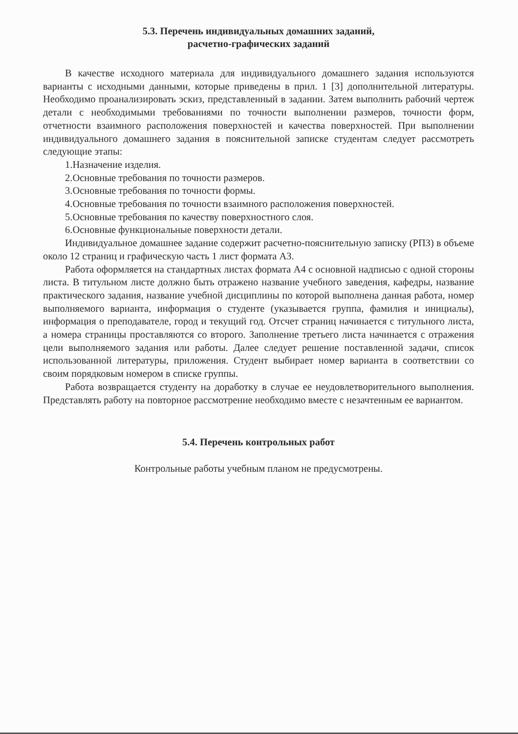5.3. Перечень индивидуальных домашних заданий,
расчетно-графических заданий
В качестве исходного материала для индивидуального домашнего задания используются варианты с исходными данными, которые приведены в прил. 1 [3] дополнительной литературы. Необходимо проанализировать эскиз, представленный в задании. Затем выполнить рабочий чертеж детали с необходимыми требованиями по точности выполнении размеров, точности форм, отчетности взаимного расположения поверхностей и качества поверхностей. При выполнении индивидуального домашнего задания в пояснительной записке студентам следует рассмотреть следующие этапы:
1.Назначение изделия.
2.Основные требования по точности размеров.
3.Основные требования по точности формы.
4.Основные требования по точности взаимного расположения поверхностей.
5.Основные требования по качеству поверхностного слоя.
6.Основные функциональные поверхности детали.
Индивидуальное домашнее задание содержит расчетно-пояснительную записку (РПЗ) в объеме около 12 страниц и графическую часть 1 лист формата А3.
Работа оформляется на стандартных листах формата А4 с основной надписью с одной стороны листа. В титульном листе должно быть отражено название учебного заведения, кафедры, название практического задания, название учебной дисциплины по которой выполнена данная работа, номер выполняемого варианта, информация о студенте (указывается группа, фамилия и инициалы), информация о преподавателе, город и текущий год. Отсчет страниц начинается с титульного листа, а номера страницы проставляются со второго. Заполнение третьего листа начинается с отражения цели выполняемого задания или работы. Далее следует решение поставленной задачи, список использованной литературы, приложения. Студент выбирает номер варианта в соответствии со своим порядковым номером в списке группы.
Работа возвращается студенту на доработку в случае ее неудовлетворительного выполнения. Представлять работу на повторное рассмотрение необходимо вместе с незачтенным ее вариантом.
5.4. Перечень контрольных работ
Контрольные работы учебным планом не предусмотрены.